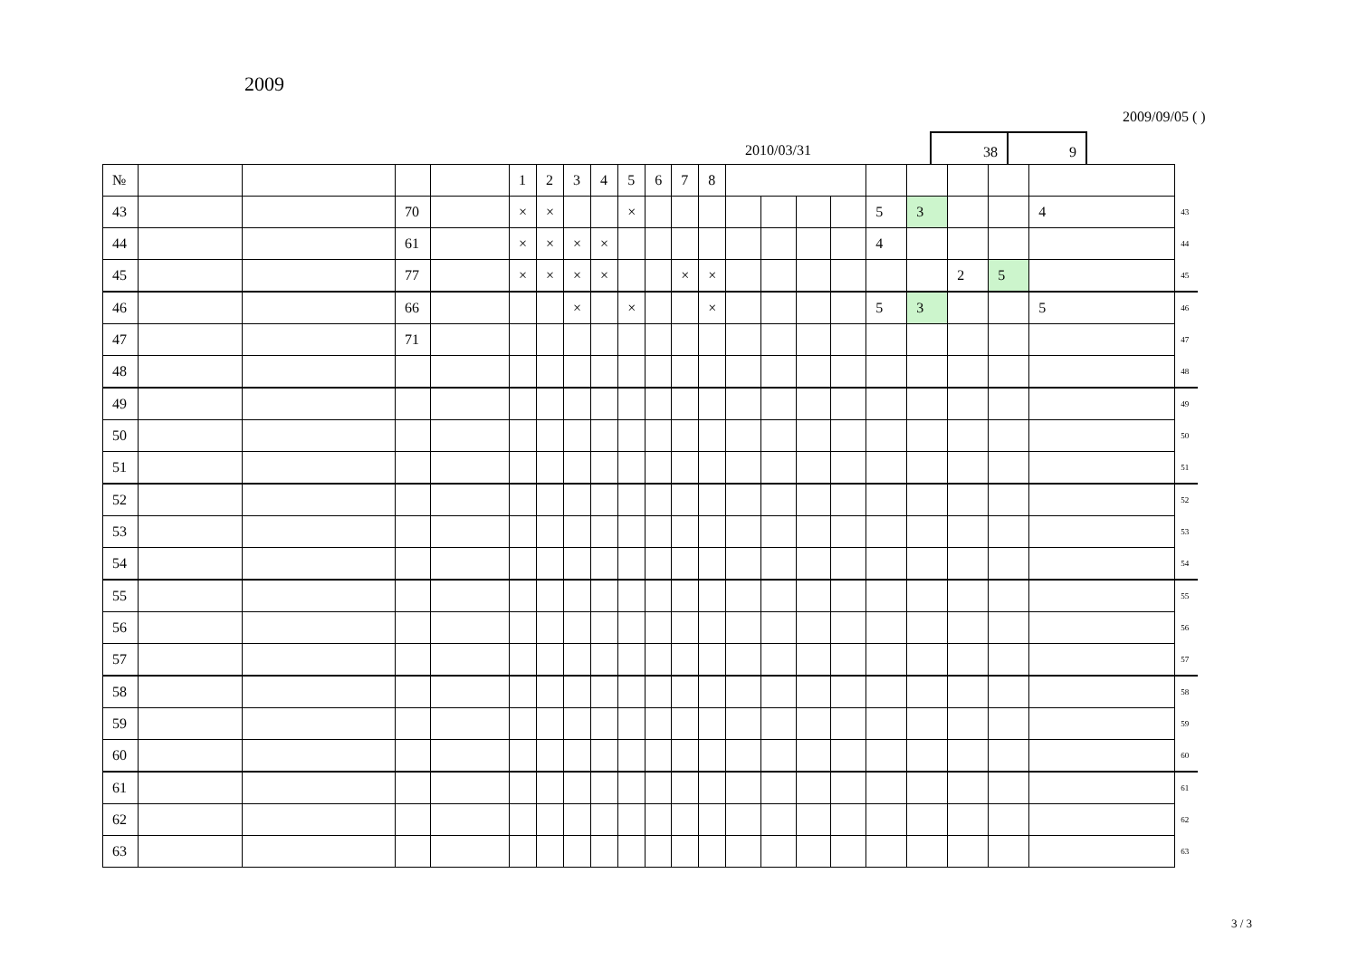2009
2009/09/05 ( )
2010/03/31 38 9
| № | | | | | 1 | 2 | 3 | 4 | 5 | 6 | 7 | 8 | | | | | | | | | | |
| 43 | | | 70 | | × | × | | | × | | | | | | | | 5 | 3 | | | 4 | 43 |
| 44 | | | 61 | | × | × | × | × | | | | | | | | | 4 | | | | | 44 |
| 45 | | | 77 | | × | × | × | × | | | × | × | | | | | | | 2 | 5 | | 45 |
| 46 | | | 66 | | | | × | | × | | | × | | | | | 5 | 3 | | | 5 | 46 |
| 47 | | | 71 | | | | | | | | | | | | | | | | | | | 47 |
| 48 | | | | | | | | | | | | | | | | | | | | | | 48 |
| 49 | | | | | | | | | | | | | | | | | | | | | | 49 |
| 50 | | | | | | | | | | | | | | | | | | | | | | 50 |
| 51 | | | | | | | | | | | | | | | | | | | | | | 51 |
| 52 | | | | | | | | | | | | | | | | | | | | | | 52 |
| 53 | | | | | | | | | | | | | | | | | | | | | | 53 |
| 54 | | | | | | | | | | | | | | | | | | | | | | 54 |
| 55 | | | | | | | | | | | | | | | | | | | | | | 55 |
| 56 | | | | | | | | | | | | | | | | | | | | | | 56 |
| 57 | | | | | | | | | | | | | | | | | | | | | | 57 |
| 58 | | | | | | | | | | | | | | | | | | | | | | 58 |
| 59 | | | | | | | | | | | | | | | | | | | | | | 59 |
| 60 | | | | | | | | | | | | | | | | | | | | | | 60 |
| 61 | | | | | | | | | | | | | | | | | | | | | | 61 |
| 62 | | | | | | | | | | | | | | | | | | | | | | 62 |
| 63 | | | | | | | | | | | | | | | | | | | | | | 63 |
3 / 3